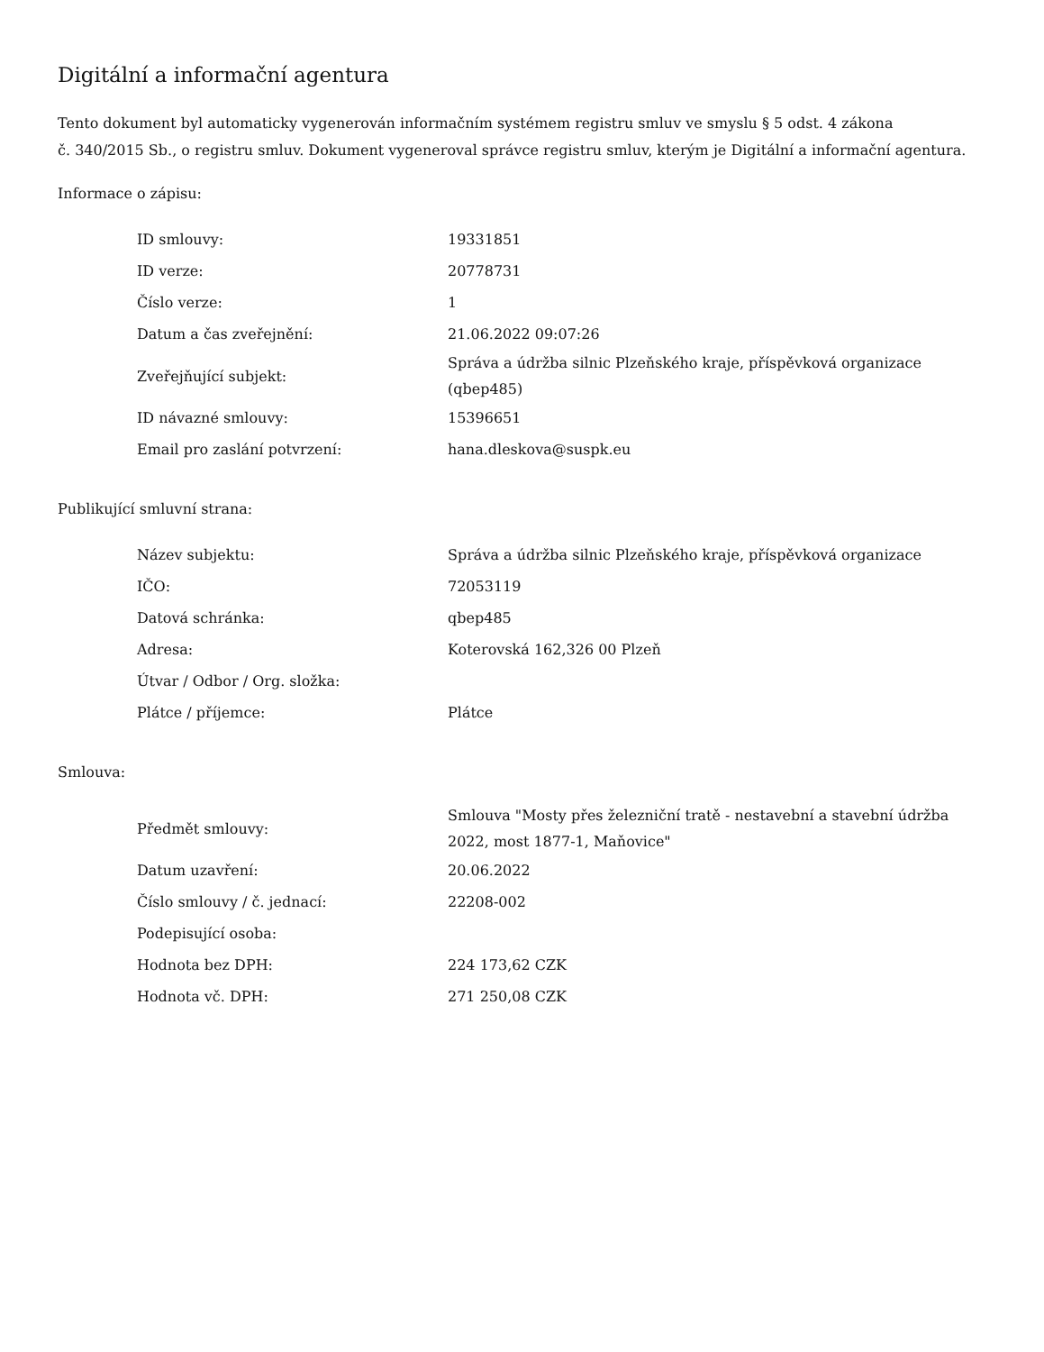Digitální a informační agentura
Tento dokument byl automaticky vygenerován informačním systémem registru smluv ve smyslu § 5 odst. 4 zákona
č. 340/2015 Sb., o registru smluv. Dokument vygeneroval správce registru smluv, kterým je Digitální a informační agentura.
Informace o zápisu:
| ID smlouvy: | 19331851 |
| ID verze: | 20778731 |
| Číslo verze: | 1 |
| Datum a čas zveřejnění: | 21.06.2022 09:07:26 |
| Zveřejňující subjekt: | Správa a údržba silnic Plzeňského kraje, příspěvková organizace (qbep485) |
| ID návazné smlouvy: | 15396651 |
| Email pro zaslání potvrzení: | hana.dleskova@suspk.eu |
Publikující smluvní strana:
| Název subjektu: | Správa a údržba silnic Plzeňského kraje, příspěvková organizace |
| IČO: | 72053119 |
| Datová schránka: | qbep485 |
| Adresa: | Koterovská 162,326 00 Plzeň |
| Útvar / Odbor / Org. složka: | |
| Plátce / příjemce: | Plátce |
Smlouva:
| Předmět smlouvy: | Smlouva "Mosty přes železniční tratě - nestavební a stavební údržba 2022, most 1877-1, Maňovice" |
| Datum uzavření: | 20.06.2022 |
| Číslo smlouvy / č. jednací: | 22208-002 |
| Podepisující osoba: | |
| Hodnota bez DPH: | 224 173,62 CZK |
| Hodnota vč. DPH: | 271 250,08 CZK |